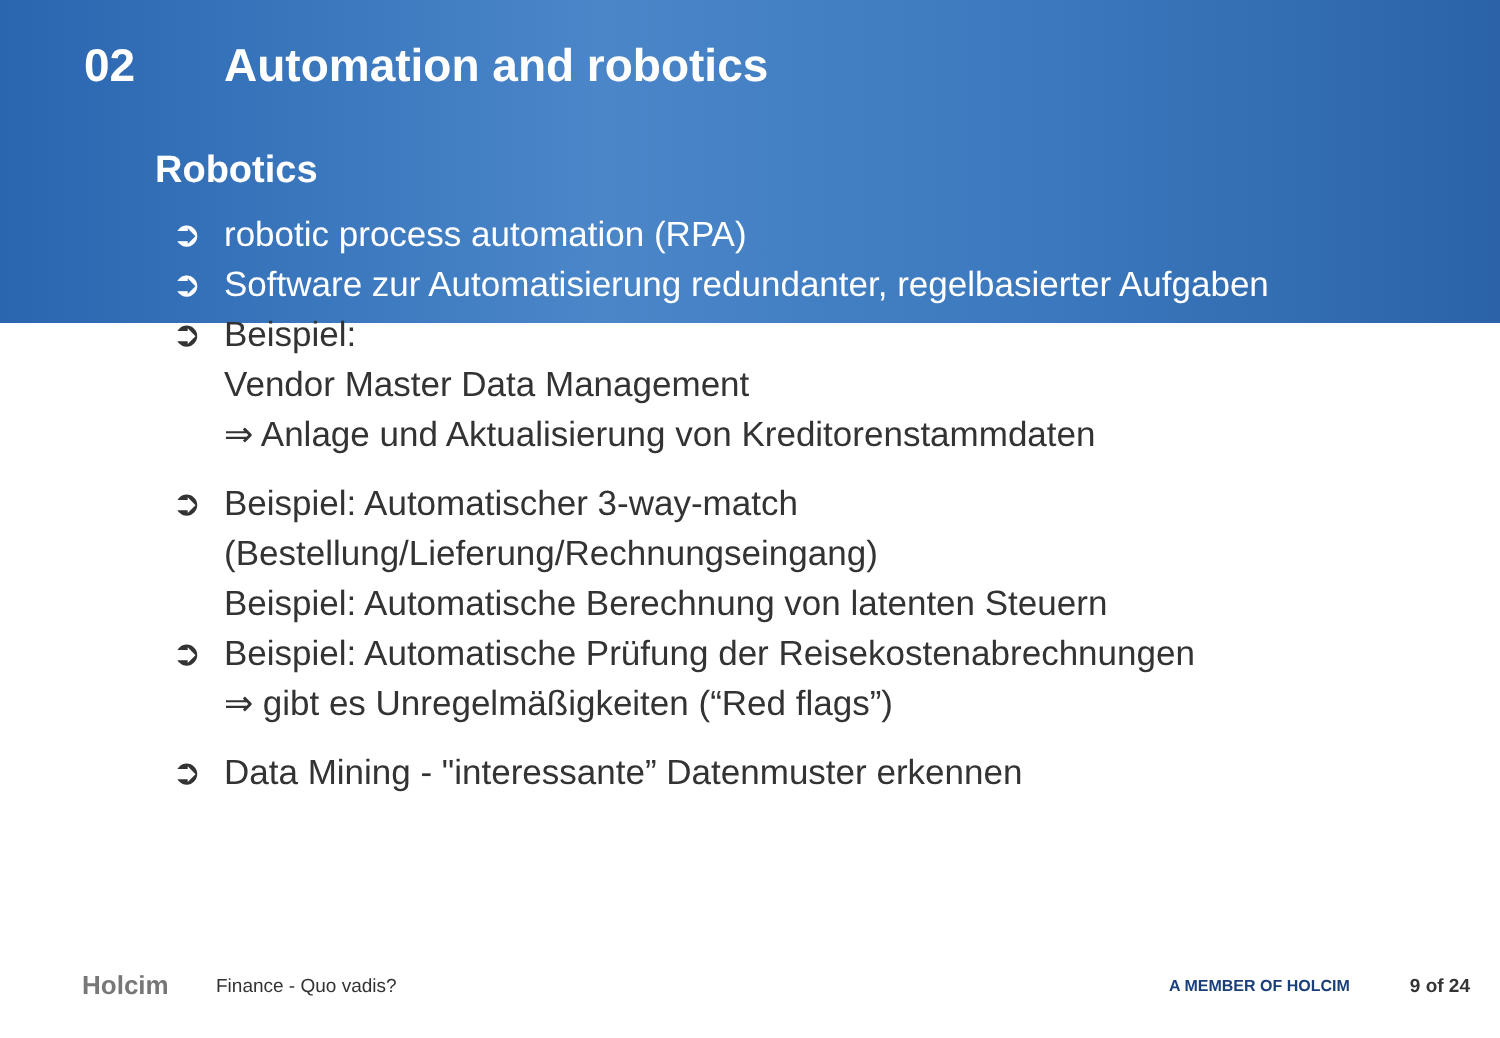02 Automation and robotics
Robotics
➲ robotic process automation (RPA)
➲ Software zur Automatisierung redundanter, regelbasierter Aufgaben
➲ Beispiel:
Vendor Master Data Management
⇒ Anlage und Aktualisierung von Kreditorenstammdaten
➲ Beispiel: Automatischer 3-way-match
(Bestellung/Lieferung/Rechnungseingang)
Beispiel: Automatische Berechnung von latenten Steuern
➲ Beispiel: Automatische Prüfung der Reisekostenabrechnungen
⇒ gibt es Unregelmäßigkeiten (“Red flags”)
➲ Data Mining - "interessante” Datenmuster erkennen
Holcim Finance - Quo vadis? A MEMBER OF HOLCIM 9 of 24